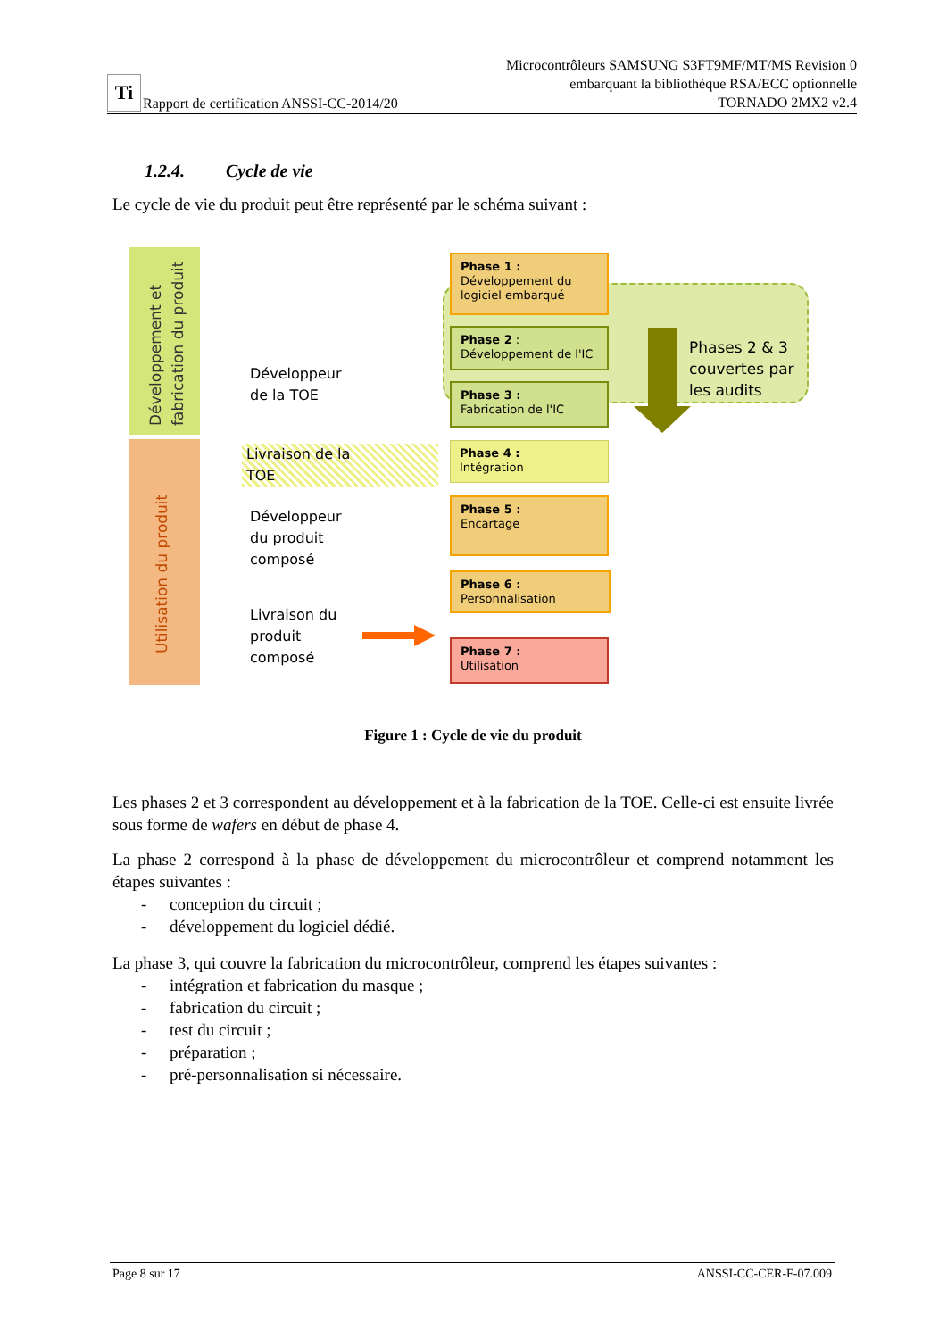Ti Rapport de certification ANSSI-CC-2014/20
Microcontrôleurs SAMSUNG S3FT9MF/MT/MS Revision 0
embarquant la bibliothèque RSA/ECC optionnelle
TORNADO 2MX2 v2.4
1.2.4. Cycle de vie
Le cycle de vie du produit peut être représenté par le schéma suivant :
Développement et fabrication du produit
Utilisation du produit
Phase 1 :
Développement du logiciel embarqué
Phase 2 :
Développement de l'IC
Phase 3 :
Fabrication de l'IC
Phase 4 :
Intégration
Phase 5 :
Encartage
Phase 6 :
Personnalisation
Phase 7 :
Utilisation
Phases 2 & 3
couvertes par
les audits
Développeur
de la TOE
Livraison de la
TOE
Développeur
du produit
composé
Livraison du
produit
composé
Figure 1 : Cycle de vie du produit
Les phases 2 et 3 correspondent au développement et à la fabrication de la TOE. Celle-ci est ensuite livrée sous forme de wafers en début de phase 4.
La phase 2 correspond à la phase de développement du microcontrôleur et comprend notamment les étapes suivantes :
- conception du circuit ;
- développement du logiciel dédié.
La phase 3, qui couvre la fabrication du microcontrôleur, comprend les étapes suivantes :
- intégration et fabrication du masque ;
- fabrication du circuit ;
- test du circuit ;
- préparation ;
- pré-personnalisation si nécessaire.
Page 8 sur 17 ANSSI-CC-CER-F-07.009